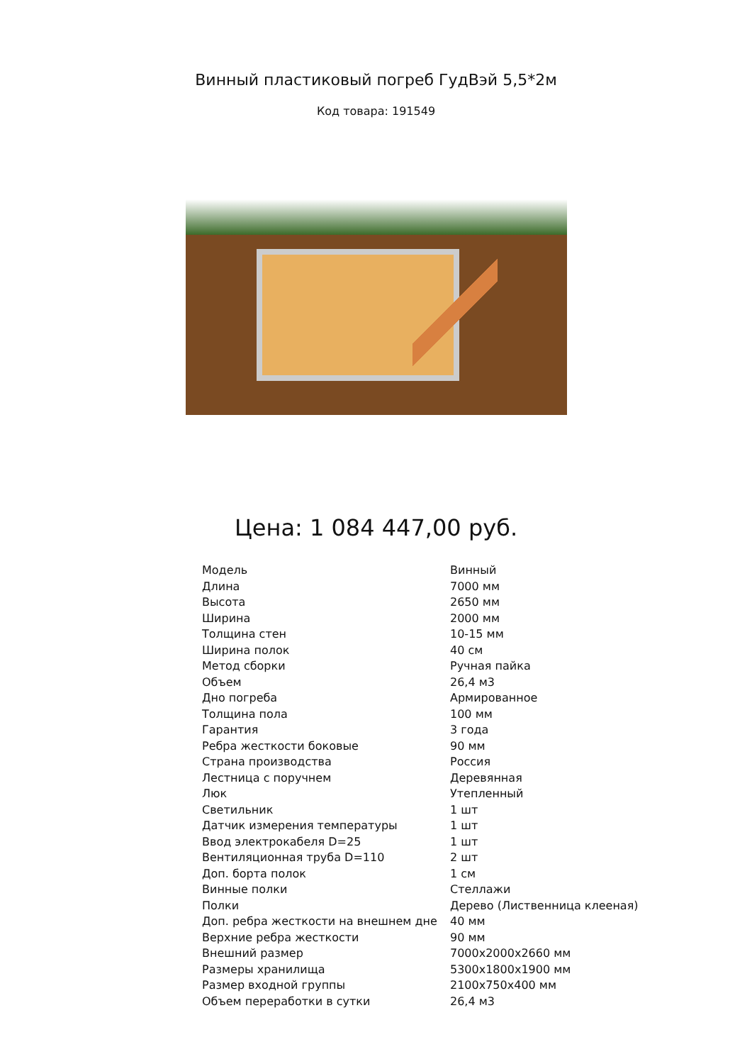Винный пластиковый погреб ГудВэй 5,5*2м
Код товара: 191549
Цена: 1 084 447,00 руб.
| Модель | Винный |
| Длина | 7000 мм |
| Высота | 2650 мм |
| Ширина | 2000 мм |
| Толщина стен | 10-15 мм |
| Ширина полок | 40 см |
| Метод сборки | Ручная пайка |
| Объем | 26,4 м3 |
| Дно погреба | Армированное |
| Толщина пола | 100 мм |
| Гарантия | 3 года |
| Ребра жесткости боковые | 90 мм |
| Страна производства | Россия |
| Лестница с поручнем | Деревянная |
| Люк | Утепленный |
| Светильник | 1 шт |
| Датчик измерения температуры | 1 шт |
| Ввод электрокабеля D=25 | 1 шт |
| Вентиляционная труба D=110 | 2 шт |
| Доп. борта полок | 1 см |
| Винные полки | Стеллажи |
| Полки | Дерево (Лиственница клееная) |
| Доп. ребра жесткости на внешнем дне | 40 мм |
| Верхние ребра жесткости | 90 мм |
| Внешний размер | 7000х2000х2660 мм |
| Размеры хранилища | 5300х1800х1900 мм |
| Размер входной группы | 2100х750х400 мм |
| Объем переработки в сутки | 26,4 м3 |